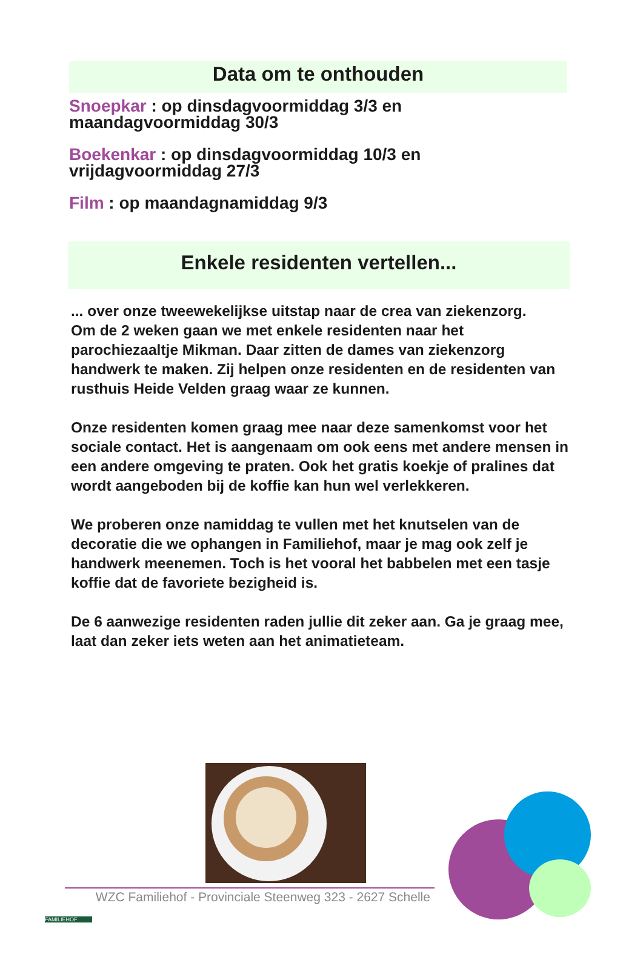Data om te onthouden
Snoepkar : op dinsdagvoormiddag 3/3 en
maandagvoormiddag 30/3
Boekenkar : op dinsdagvoormiddag 10/3 en
vrijdagvoormiddag 27/3
Film : op maandagnamiddag 9/3
Enkele residenten vertellen...
... over onze tweewekelijkse uitstap naar de crea van ziekenzorg.
Om de 2 weken gaan we met enkele residenten naar het parochiezaaltje Mikman. Daar zitten de dames van ziekenzorg handwerk te maken. Zij helpen onze residenten en de residenten van rusthuis Heide Velden graag waar ze kunnen.
Onze residenten komen graag mee naar deze samenkomst voor het sociale contact. Het is aangenaam om ook eens met andere mensen in een andere omgeving te praten. Ook het gratis koekje of pralines dat wordt aangeboden bij de koffie kan hun wel verlekkeren.
We proberen onze namiddag te vullen met het knutselen van de decoratie die we ophangen in Familiehof, maar je mag ook zelf je handwerk meenemen. Toch is het vooral het babbelen met een tasje koffie dat de favoriete bezigheid is.
De 6 aanwezige residenten raden jullie dit zeker aan. Ga je graag mee, laat dan zeker iets weten aan het animatieteam.
FAMILIEHOF WZC Familiehof - Provinciale Steenweg 323 - 2627 Schelle